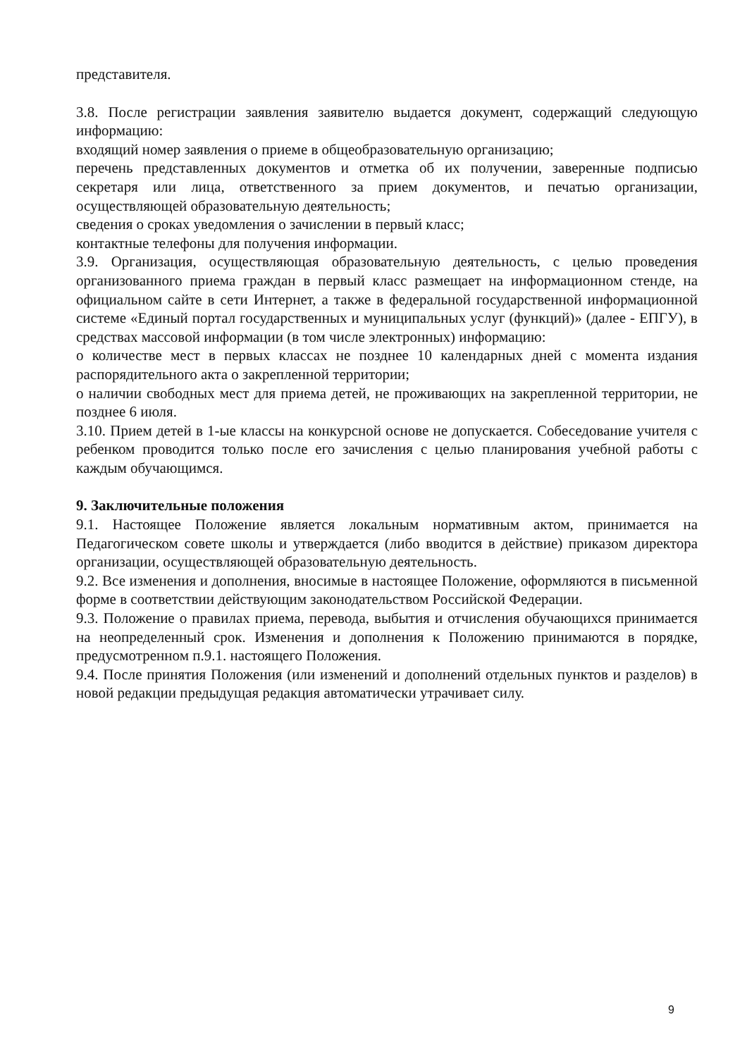представителя.
3.8. После регистрации заявления заявителю выдается документ, содержащий следующую информацию:
входящий номер заявления о приеме в общеобразовательную организацию;
перечень представленных документов и отметка об их получении, заверенные подписью секретаря или лица, ответственного за прием документов, и печатью организации, осуществляющей образовательную деятельность;
сведения о сроках уведомления о зачислении в первый класс;
контактные телефоны для получения информации.
3.9. Организация, осуществляющая образовательную деятельность, с целью проведения организованного приема граждан в первый класс размещает на информационном стенде, на официальном сайте в сети Интернет, а также в федеральной государственной информационной системе «Единый портал государственных и муниципальных услуг (функций)» (далее - ЕПГУ), в средствах массовой информации (в том числе электронных) информацию:
о количестве мест в первых классах не позднее 10 календарных дней с момента издания распорядительного акта о закрепленной территории;
о наличии свободных мест для приема детей, не проживающих на закрепленной территории, не позднее 6 июля.
3.10. Прием детей в 1-ые классы на конкурсной основе не допускается. Собеседование учителя с ребенком проводится только после его зачисления с целью планирования учебной работы с каждым обучающимся.
9. Заключительные положения
9.1. Настоящее Положение является локальным нормативным актом, принимается на Педагогическом совете школы и утверждается (либо вводится в действие) приказом директора организации, осуществляющей образовательную деятельность.
9.2. Все изменения и дополнения, вносимые в настоящее Положение, оформляются в письменной форме в соответствии действующим законодательством Российской Федерации.
9.3. Положение о правилах приема, перевода, выбытия и отчисления обучающихся принимается на неопределенный срок. Изменения и дополнения к Положению принимаются в порядке, предусмотренном п.9.1. настоящего Положения.
9.4. После принятия Положения (или изменений и дополнений отдельных пунктов и разделов) в новой редакции предыдущая редакция автоматически утрачивает силу.
9